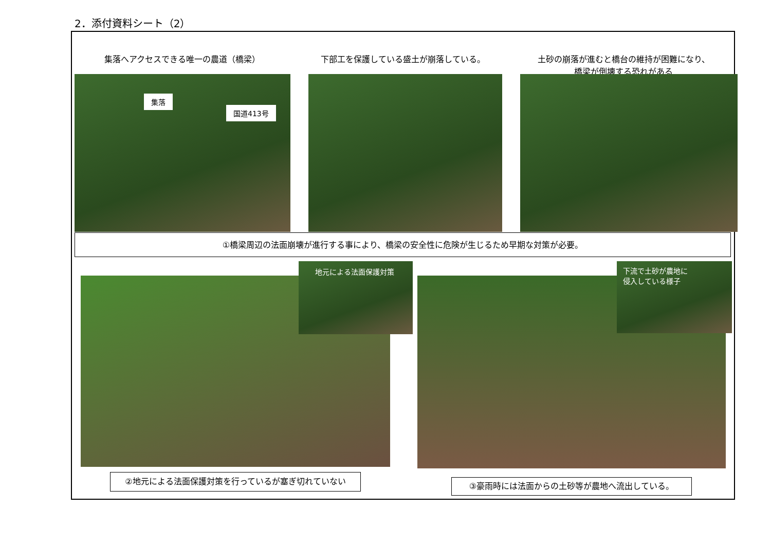2．添付資料シート（2）
集落へアクセスできる唯一の農道（橋梁）
下部工を保護している盛土が崩落している。
土砂の崩落が進むと橋台の維持が困難になり、
橋梁が倒壊する恐れがある
集落
国道413号
①橋梁周辺の法面崩壊が進行する事により、橋梁の安全性に危険が生じるため早期な対策が必要。
地元による法面保護対策
下流で土砂が農地に
侵入している様子
②地元による法面保護対策を行っているが塞ぎ切れていない
③豪雨時には法面からの土砂等が農地へ流出している。